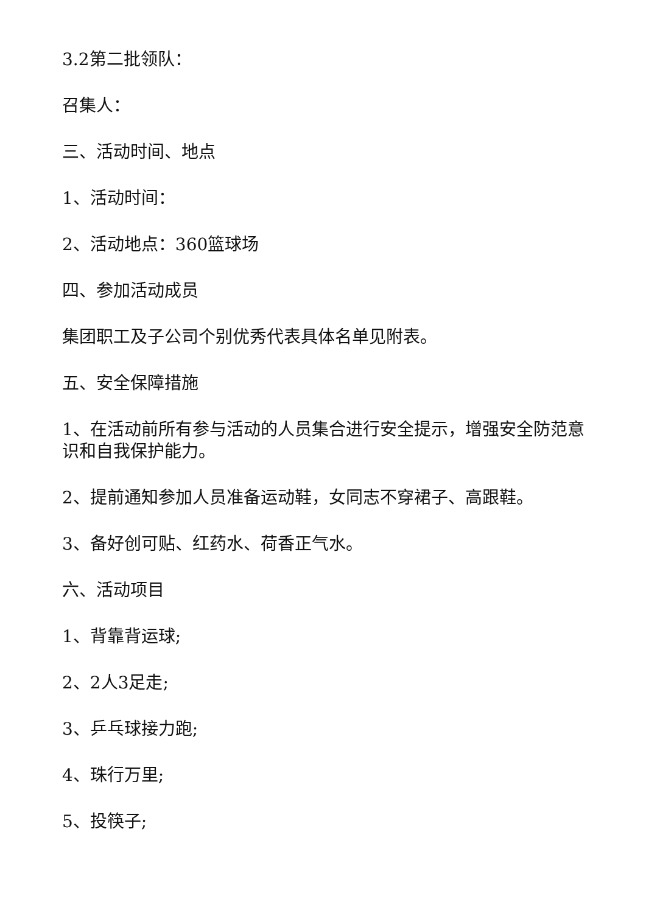3.2第二批领队：
召集人：
三、活动时间、地点
1、活动时间：
2、活动地点：360篮球场
四、参加活动成员
集团职工及子公司个别优秀代表具体名单见附表。
五、安全保障措施
1、在活动前所有参与活动的人员集合进行安全提示，增强安全防范意识和自我保护能力。
2、提前通知参加人员准备运动鞋，女同志不穿裙子、高跟鞋。
3、备好创可贴、红药水、荷香正气水。
六、活动项目
1、背靠背运球;
2、2人3足走;
3、乒乓球接力跑;
4、珠行万里;
5、投筷子;